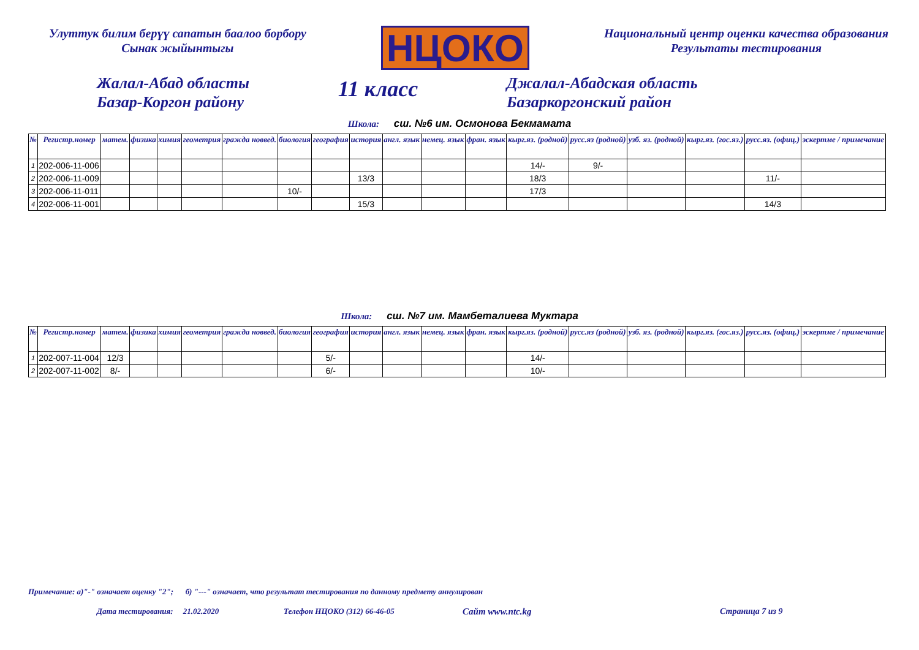Улуттук билим берүү сапатын баалоо борбору
Сынак жыйынтыгы
НЦОКО
Национальный центр оценки качества образования
Результаты тестирования
Жалал-Абад областы
Базар-Коргон району
11 класс
Джалал-Абадская область
Базаркоргонский район
Школа: сш. №6 им. Осмонова Бекмамата
| № | Регистр.номер | матем. | физика | химия | геометрия | гражда новвед. | биология | география | история | англ. язык | немец. язык | фран. язык | кырг.яз. (родной) | русс.яз (родной) | узб. яз. (родной) | кырг.яз. (гос.яз.) | русс.яз. (офиц.) | эскертме / примечание |
| --- | --- | --- | --- | --- | --- | --- | --- | --- | --- | --- | --- | --- | --- | --- | --- | --- | --- | --- |
| 1 | 202-006-11-006 | | | | | | | | | | | | 14/- | 9/- | | | | |
| 2 | 202-006-11-009 | | | | | | | | 13/3 | | | | 18/3 | | | | 11/- | |
| 3 | 202-006-11-011 | | | | | | 10/- | | | | | | 17/3 | | | | | |
| 4 | 202-006-11-001 | | | | | | | | 15/3 | | | | | | | | 14/3 | |
Школа: сш. №7 им. Мамбеталиева Муктара
| № | Регистр.номер | матем. | физика | химия | геометрия | гражда новвед. | биология | география | история | англ. язык | немец. язык | фран. язык | кырг.яз. (родной) | русс.яз (родной) | узб. яз. (родной) | кырг.яз. (гос.яз.) | русс.яз. (офиц.) | эскертме / примечание |
| --- | --- | --- | --- | --- | --- | --- | --- | --- | --- | --- | --- | --- | --- | --- | --- | --- | --- | --- |
| 1 | 202-007-11-004 | 12/3 | | | | | | 5/- | | | | | 14/- | | | | | |
| 2 | 202-007-11-002 | 8/- | | | | | | 6/- | | | | | 10/- | | | | | |
Примечание: а)"-" означает оценку "2"; б) "---" означает, что результат тестирования по данному предмету аннулирован
Дата тестирования: 21.02.2020 Телефон НЦОКО (312) 66-46-05 Сайт www.ntc.kg Страница 7 из 9